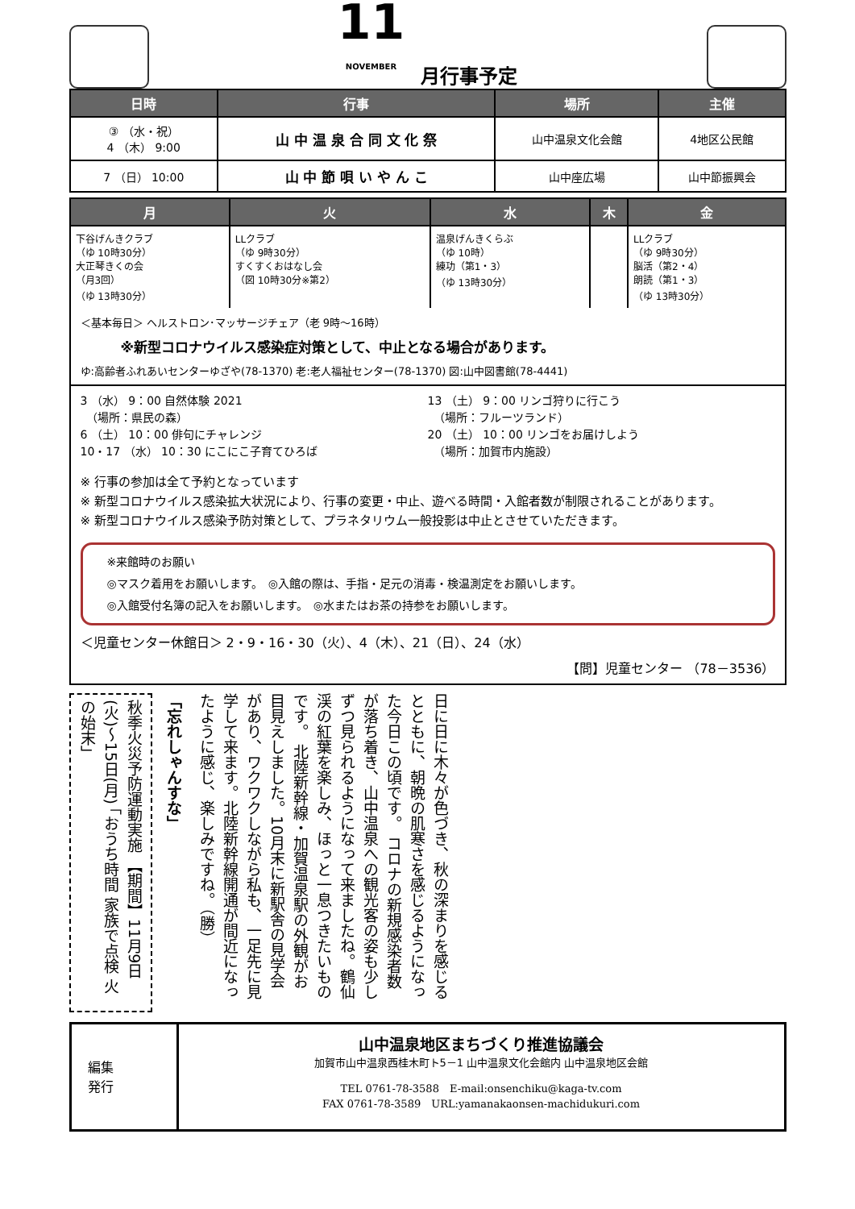11
NOVEMBER
月行事予定
| 日時 | 行事 | 場所 | 主催 |
| --- | --- | --- | --- |
| ③ （水・祝） 4 （木） 9:00 | 山 中 温 泉 合 同 文 化 祭 | 山中温泉文化会館 | 4地区公民館 |
| 7 （日） 10:00 | 山 中 節 唄 い や ん こ | 山中座広場 | 山中節振興会 |
| 月 | 火 | 水 | 木 | 金 |
| --- | --- | --- | --- | --- |
| 下谷げんきクラブ （ゆ 10時30分） 大正琴きくの会 （月3回） （ゆ 13時30分） | LLクラブ （ゆ 9時30分） すくすくおはなし会 （図 10時30分※第2） | 温泉げんきくらぶ （ゆ 10時） 練功（第1・3） （ゆ 13時30分） | | LLクラブ （ゆ 9時30分） 脳活（第2・4） 朗読（第1・3） （ゆ 13時30分） |
＜基本毎日＞ ヘルストロン･マッサージチェア（老 9時～16時）
※新型コロナウイルス感染症対策として、中止となる場合があります。
ゆ:高齢者ふれあいセンターゆざや(78-1370) 老:老人福祉センター(78-1370) 図:山中図書館(78-4441)
3 （水） 9：00 自然体験 2021
　（場所：県民の森）
6 （土） 10：00 俳句にチャレンジ
10・17 （水） 10：30 にこにこ子育てひろば
13 （土） 9：00 リンゴ狩りに行こう
　（場所：フルーツランド）
20 （土） 10：00 リンゴをお届けしよう
　（場所：加賀市内施設）
※ 行事の参加は全て予約となっています
※ 新型コロナウイルス感染拡大状況により、行事の変更・中止、遊べる時間・入館者数が制限されることがあります。
※ 新型コロナウイルス感染予防対策として、プラネタリウム一般投影は中止とさせていただきます。
※来館時のお願い
◎マスク着用をお願いします。　◎入館の際は、手指・足元の消毒・検温測定をお願いします。
◎入館受付名簿の記入をお願いします。　◎水またはお茶の持参をお願いします。
＜児童センター休館日＞ 2・9・16・30（火）、4（木）、21（日）、24（水）
【問】児童センター （78－3536）
秋季火災予防運動実施 【期間】11月9日(火)～15日(月) 「おうち時間 家族で点検 火の始末」
「忘れしゃんすな」
日に日に木々が色づき、秋の深まりを感じるとともに、朝晩の肌寒さを感じるようになった今日この頃です。 コロナの新規感染者数が落ち着き、山中温泉への観光客の姿も少しずつ見られるようになって来ましたね。鶴仙渓の紅葉を楽しみ、ほっと一息つきたいものです。 北陸新幹線・加賀温泉駅の外観がお目見えしました。10月末に新駅舎の見学会があり、ワクワクしながら私も、一足先に見学して来ます。北陸新幹線開通が間近になったように感じ、楽しみですね。（勝）
編集
発行
山中温泉地区まちづくり推進協議会
加賀市山中温泉西桂木町ト5－1 山中温泉文化会館内 山中温泉地区会館
TEL 0761-78-3588　E-mail:onsenchiku@kaga-tv.com
FAX 0761-78-3589　URL:yamanakaonsen-machidukuri.com